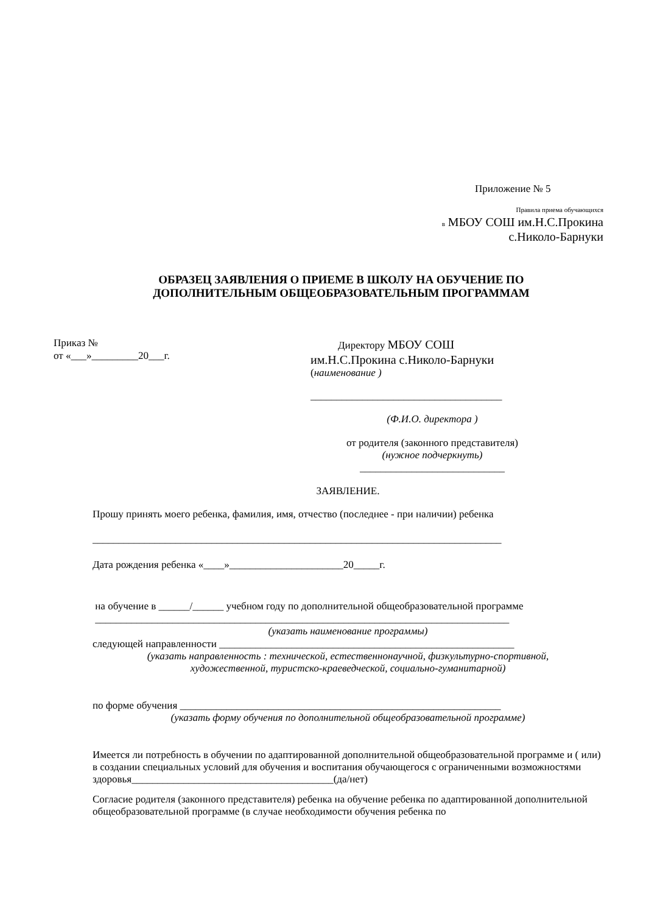Приложение № 5
Правила приема обучающихся
в МБОУ СОШ им.Н.С.Прокина
с.Николо-Барнуки
ОБРАЗЕЦ ЗАЯВЛЕНИЯ О ПРИЕМЕ В ШКОЛУ НА ОБУЧЕНИЕ ПО
ДОПОЛНИТЕЛЬНЫМ ОБЩЕОБРАЗОВАТЕЛЬНЫМ ПРОГРАММАМ
Приказ №
от «___»_________20___г.
Директору МБОУ СОШ
им.Н.С.Прокина с.Николо-Барнуки
(наименование )
_____________________________________
(Ф.И.О. директора )
от родителя (законного представителя)
(нужное подчеркнуть)
____________________________
ЗАЯВЛЕНИЕ.
Прошу принять моего ребенка, фамилия, имя, отчество (последнее - при наличии) ребенка
_______________________________________________________________________________
Дата рождения ребенка «____»______________________20_____г.
на обучение в ______/______ учебном году по дополнительной общеобразовательной программе
________________________________________________________________________________
(указать наименование программы)
следующей направленности _________________________________________________________
(указать направленность : технической, естественнонаучной, физкультурно-спортивной,
художественной, туристско-краеведческой, социально-гуманитарной)
по форме обучения ______________________________________________________________
(указать форму обучения по дополнительной общеобразовательной программе)
Имеется ли потребность в обучении по адаптированной дополнительной общеобразовательной программе и ( или) в создании специальных условий для обучения и воспитания обучающегося с ограниченными возможностями здоровья_______________________________________(да/нет)
Согласие родителя (законного представителя) ребенка на обучение ребенка по адаптированной дополнительной общеобразовательной программе (в случае необходимости обучения ребенка по